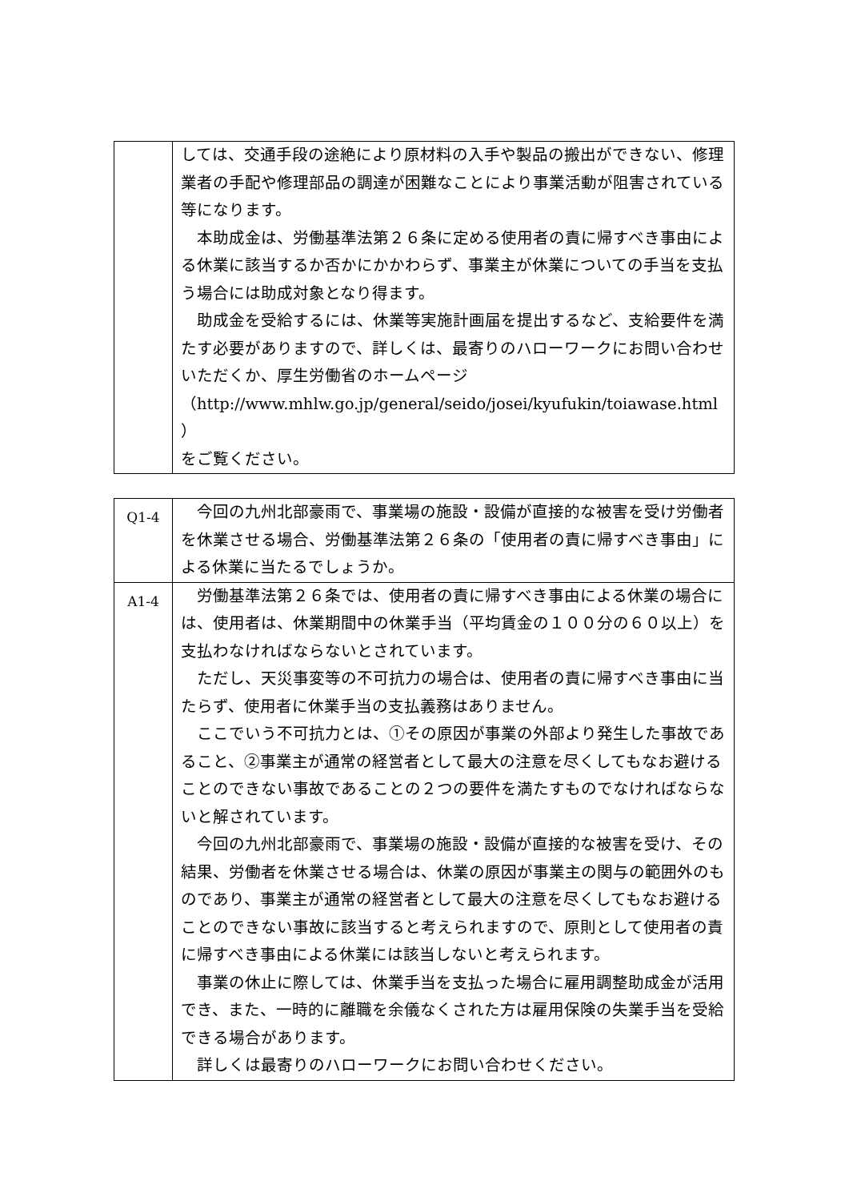| | しては、交通手段の途絶により原材料の入手や製品の搬出ができない、修理業者の手配や修理部品の調達が困難なことにより事業活動が阻害されている等になります。 本助成金は、労働基準法第２６条に定める使用者の責に帰すべき事由による休業に該当するか否かにかかわらず、事業主が休業についての手当を支払う場合には助成対象となり得ます。 助成金を受給するには、休業等実施計画届を提出するなど、支給要件を満たす必要がありますので、詳しくは、最寄りのハローワークにお問い合わせいただくか、厚生労働省のホームページ （http://www.mhlw.go.jp/general/seido/josei/kyufukin/toiawase.html ） をご覧ください。 |
| Q1-4 | 今回の九州北部豪雨で、事業場の施設・設備が直接的な被害を受け労働者を休業させる場合、労働基準法第２６条の「使用者の責に帰すべき事由」による休業に当たるでしょうか。 |
| A1-4 | 労働基準法第２６条では、使用者の責に帰すべき事由による休業の場合には、使用者は、休業期間中の休業手当（平均賃金の１００分の６０以上）を支払わなければならないとされています。 ただし、天災事変等の不可抗力の場合は、使用者の責に帰すべき事由に当たらず、使用者に休業手当の支払義務はありません。 ここでいう不可抗力とは、①その原因が事業の外部より発生した事故であること、②事業主が通常の経営者として最大の注意を尽くしてもなお避けることのできない事故であることの２つの要件を満たすものでなければならないと解されています。 今回の九州北部豪雨で、事業場の施設・設備が直接的な被害を受け、その結果、労働者を休業させる場合は、休業の原因が事業主の関与の範囲外のものであり、事業主が通常の経営者として最大の注意を尽くしてもなお避けることのできない事故に該当すると考えられますので、原則として使用者の責に帰すべき事由による休業には該当しないと考えられます。 事業の休止に際しては、休業手当を支払った場合に雇用調整助成金が活用でき、また、一時的に離職を余儀なくされた方は雇用保険の失業手当を受給できる場合があります。 詳しくは最寄りのハローワークにお問い合わせください。 |